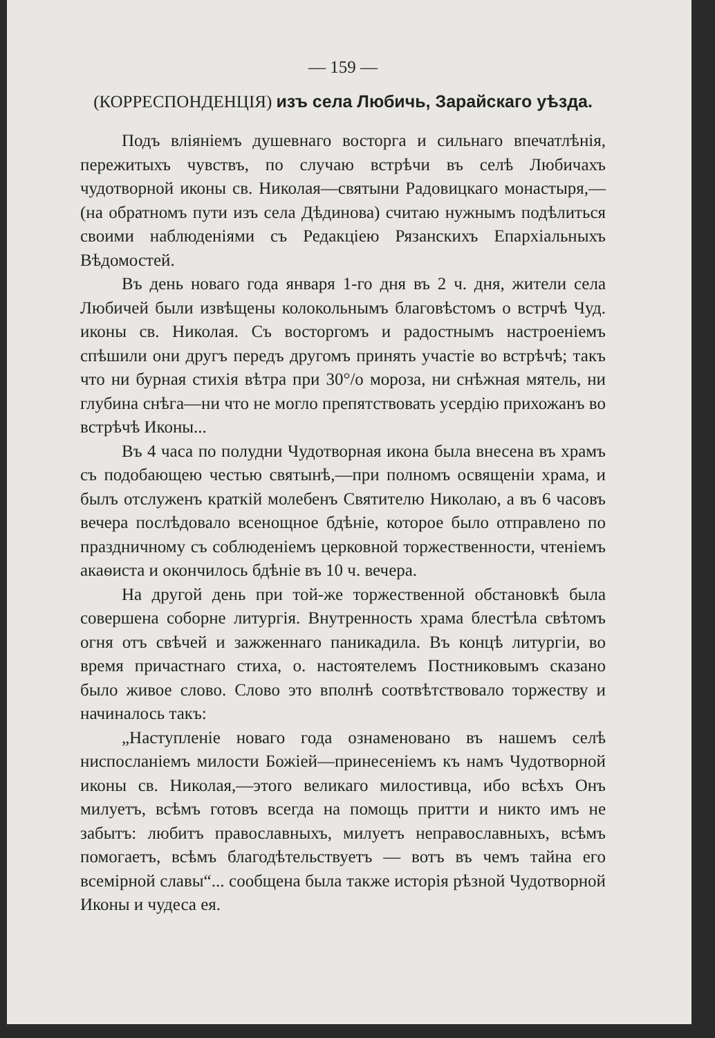— 159 —
(КОРРЕСПОНДЕНЦІЯ) изъ села Любичь, Зарайскаго уѣзда.
Подъ вліяніемъ душевнаго восторга и сильнаго впечатлѣнія, пережитыхъ чувствъ, по случаю встрѣчи въ селѣ Любичахъ чудотворной иконы св. Николая—святыни Радовицкаго монастыря,—(на обратномъ пути изъ села Дѣдинова) считаю нужнымъ подѣлиться своими наблюденіями съ Редакціею Рязанскихъ Епархіальныхъ Вѣдомостей.
Въ день новаго года января 1-го дня въ 2 ч. дня, жители села Любичей были извѣщены колокольнымъ благовѣстомъ о встрчѣ Чуд. иконы св. Николая. Съ восторгомъ и радостнымъ настроеніемъ спѣшили они другъ передъ другомъ принять участіе во встрѣчѣ; такъ что ни бурная стихія вѣтра при 30°/о мороза, ни снѣжная мятель, ни глубина снѣга—ни что не могло препятствовать усердію прихожанъ во встрѣчѣ Иконы...
Въ 4 часа по полудни Чудотворная икона была внесена въ храмъ съ подобающею честью святынѣ,—при полномъ освященіи храма, и былъ отслуженъ краткій молебенъ Святителю Николаю, а въ 6 часовъ вечера послѣдовало всенощное бдѣніе, которое было отправлено по праздничному съ соблюденіемъ церковной торжественности, чтеніемъ акаѳиста и окончилось бдѣніе въ 10 ч. вечера.
На другой день при той-же торжественной обстановкѣ была совершена соборне литургія. Внутренность храма блестѣла свѣтомъ огня отъ свѣчей и зажженнаго паникадила. Въ концѣ литургіи, во время причастнаго стиха, о. настоятелемъ Постниковымъ сказано было живое слово. Слово это вполнѣ соотвѣтствовало торжеству и начиналось такъ:
„Наступленіе новаго года ознаменовано въ нашемъ селѣ ниспосланіемъ милости Божіей—принесеніемъ къ намъ Чудотворной иконы св. Николая,—этого великаго милостивца, ибо всѣхъ Онъ милуетъ, всѣмъ готовъ всегда на помощь притти и никто имъ не забытъ: любитъ православныхъ, милуетъ неправославныхъ, всѣмъ помогаетъ, всѣмъ благодѣтельствуетъ — вотъ въ чемъ тайна его всемірной славы“... сообщена была также исторія рѣзной Чудотворной Иконы и чудеса ея.